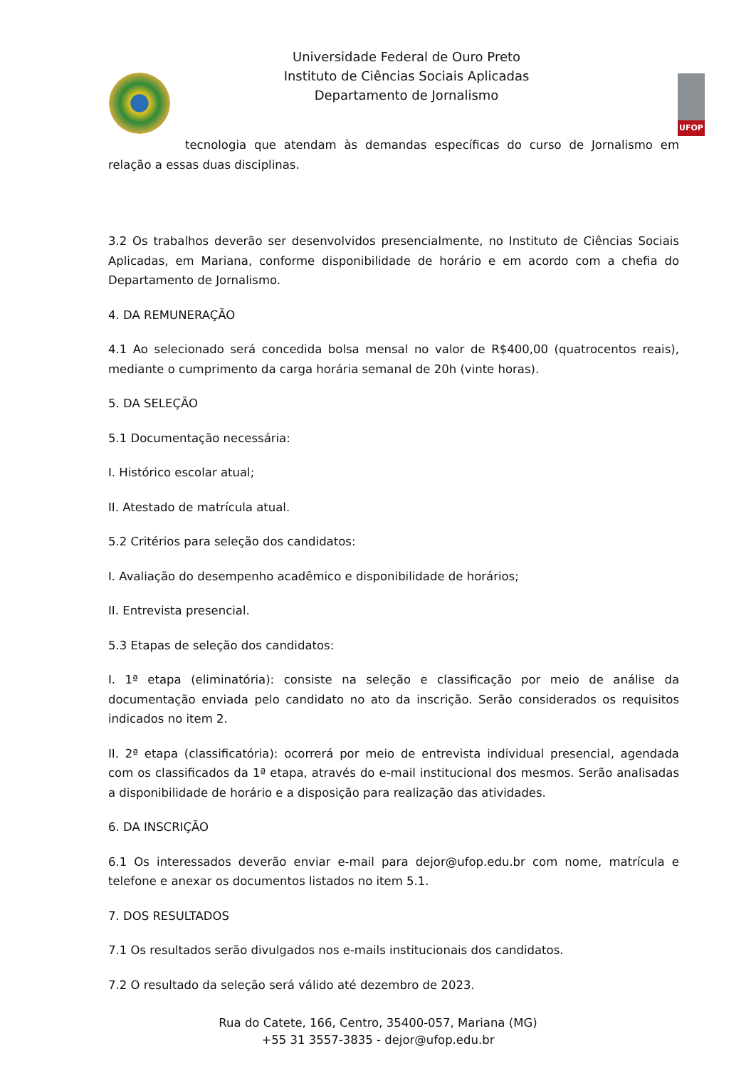UFOP
Universidade Federal de Ouro Preto
Instituto de Ciências Sociais Aplicadas
Departamento de Jornalismo
tecnologia que atendam às demandas específicas do curso de Jornalismo em relação a essas duas disciplinas.
3.2 Os trabalhos deverão ser desenvolvidos presencialmente, no Instituto de Ciências Sociais Aplicadas, em Mariana, conforme disponibilidade de horário e em acordo com a chefia do Departamento de Jornalismo.
4. DA REMUNERAÇÃO
4.1 Ao selecionado será concedida bolsa mensal no valor de R$400,00 (quatrocentos reais), mediante o cumprimento da carga horária semanal de 20h (vinte horas).
5. DA SELEÇÃO
5.1 Documentação necessária:
I. Histórico escolar atual;
II. Atestado de matrícula atual.
5.2 Critérios para seleção dos candidatos:
I. Avaliação do desempenho acadêmico e disponibilidade de horários;
II. Entrevista presencial.
5.3 Etapas de seleção dos candidatos:
I. 1ª etapa (eliminatória): consiste na seleção e classificação por meio de análise da documentação enviada pelo candidato no ato da inscrição. Serão considerados os requisitos indicados no item 2.
II. 2ª etapa (classificatória): ocorrerá por meio de entrevista individual presencial, agendada com os classificados da 1ª etapa, através do e-mail institucional dos mesmos. Serão analisadas a disponibilidade de horário e a disposição para realização das atividades.
6. DA INSCRIÇÃO
6.1 Os interessados deverão enviar e-mail para dejor@ufop.edu.br com nome, matrícula e telefone e anexar os documentos listados no item 5.1.
7. DOS RESULTADOS
7.1 Os resultados serão divulgados nos e-mails institucionais dos candidatos.
7.2 O resultado da seleção será válido até dezembro de 2023.
Rua do Catete, 166, Centro, 35400-057, Mariana (MG)
+55 31 3557-3835 - dejor@ufop.edu.br